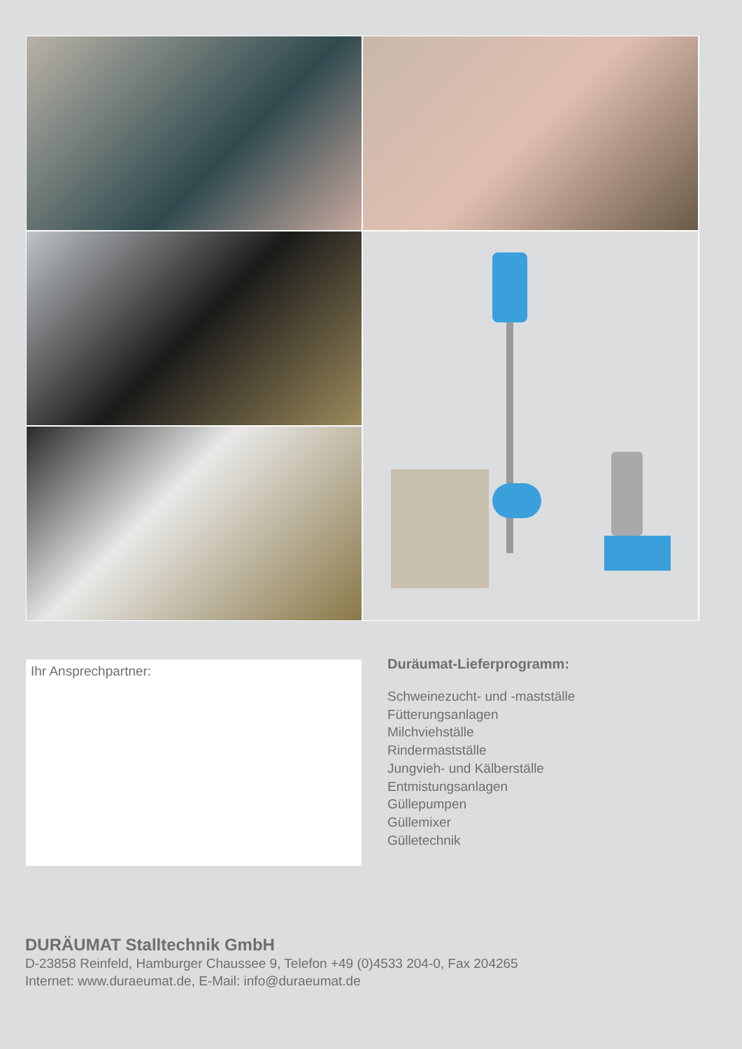Ihr Ansprechpartner:
Duräumat-Lieferprogramm:
Schweinezucht- und -mastställe
Fütterungsanlagen
Milchviehställe
Rindermastställe
Jungvieh- und Kälberställe
Entmistungsanlagen
Güllepumpen
Güllemixer
Gülletechnik
DURÄUMAT Stalltechnik GmbH
D-23858 Reinfeld, Hamburger Chaussee 9, Telefon +49 (0)4533 204-0, Fax 204265
Internet: www.duraeumat.de, E-Mail: info@duraeumat.de